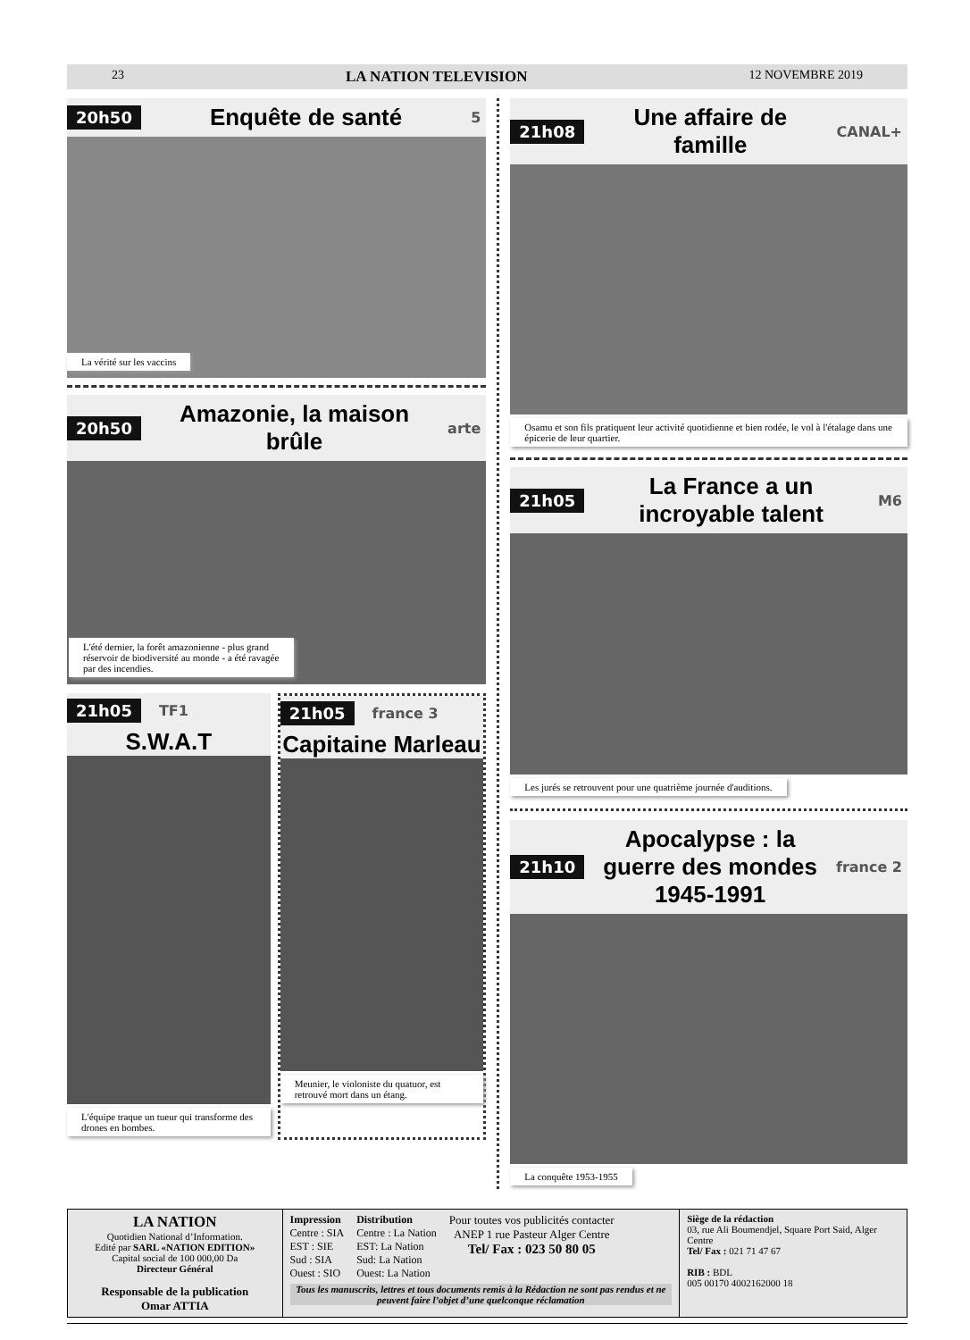23 LA NATION TELEVISION 12 NOVEMBRE 2019
20h50 Enquête de santé 5
La vérité sur les vaccins
20h50 Amazonie, la maison brûle arte
L'été dernier, la forêt amazonienne - plus grand réservoir de biodiversité au monde - a été ravagée par des incendies.
21h05 TF1
S.W.A.T
L'équipe traque un tueur qui transforme des drones en bombes.
21h05 france 3
Capitaine Marleau
Meunier, le violoniste du quatuor, est retrouvé mort dans un étang.
21h08 Une affaire de famille CANAL+
Osamu et son fils pratiquent leur activité quotidienne et bien rodée, le vol à l'étalage dans une épicerie de leur quartier.
21h05 La France a un incroyable talent M6
Les jurés se retrouvent pour une quatrième journée d'auditions.
21h10 Apocalypse : la guerre des mondes 1945-1991 france 2
La conquête 1953-1955
LA NATION
Quotidien National d’Information.
Edité par SARL «NATION EDITION»
Capital social de 100 000,00 Da
Directeur Général
Responsable de la publication
Omar ATTIA
Impression
Centre : SIA
EST : SIE
Sud : SIA
Ouest : SIO
Distribution
Centre : La Nation
EST: La Nation
Sud: La Nation
Ouest: La Nation
Pour toutes vos publicités contacter
ANEP 1 rue Pasteur Alger Centre
Tel/ Fax : 023 50 80 05
Tous les manuscrits, lettres et tous documents remis à la Rédaction ne sont pas rendus et ne peuvent faire l’objet d’une quelconque réclamation
Siège de la rédaction
03, rue Ali Boumendjel, Square Port Said, Alger Centre
Tel/ Fax : 021 71 47 67
RIB : BDL
005 00170 4002162000 18